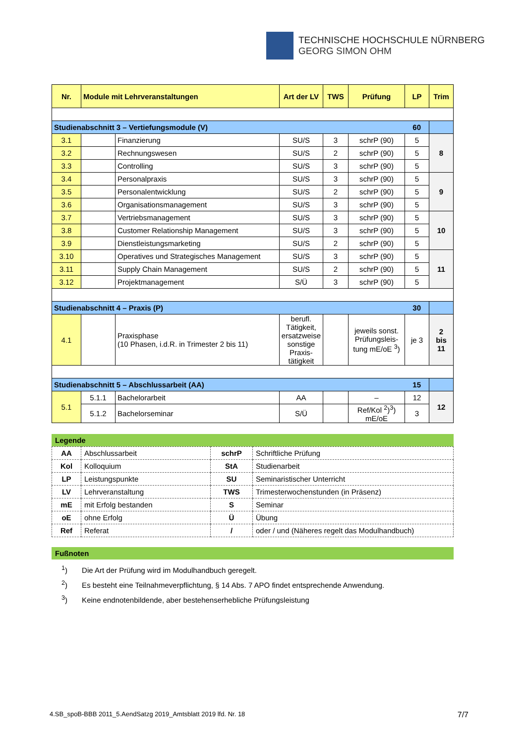TECHNISCHE HOCHSCHULE NÜRNBERG
GEORG SIMON OHM
| Nr. | Module mit Lehrveranstaltungen | | Art der LV | TWS | Prüfung | LP | Trim |
| --- | --- | --- | --- | --- | --- | --- | --- |
| Studienabschnitt 3 – Vertiefungsmodule (V) 60 | | | | | | | |
| 3.1 | | Finanzierung | SU/S | 3 | schrP (90) | 5 | 8 |
| 3.2 | | Rechnungswesen | SU/S | 2 | schrP (90) | 5 | |
| 3.3 | | Controlling | SU/S | 3 | schrP (90) | 5 | |
| 3.4 | | Personalpraxis | SU/S | 3 | schrP (90) | 5 | 9 |
| 3.5 | | Personalentwicklung | SU/S | 2 | schrP (90) | 5 | |
| 3.6 | | Organisationsmanagement | SU/S | 3 | schrP (90) | 5 | |
| 3.7 | | Vertriebsmanagement | SU/S | 3 | schrP (90) | 5 | 10 |
| 3.8 | | Customer Relationship Management | SU/S | 3 | schrP (90) | 5 | |
| 3.9 | | Dienstleistungsmarketing | SU/S | 2 | schrP (90) | 5 | |
| 3.10 | | Operatives und Strategisches Management | SU/S | 3 | schrP (90) | 5 | 11 |
| 3.11 | | Supply Chain Management | SU/S | 2 | schrP (90) | 5 | |
| 3.12 | | Projektmanagement | S/Ü | 3 | schrP (90) | 5 | |
| Studienabschnitt 4 – Praxis (P) 30 | | | | | | | |
| 4.1 | | Praxisphase (10 Phasen, i.d.R. in Trimester 2 bis 11) | berufl. Tätigkeit, ersatzweise sonstige Praxis-tätigkeit | | jeweils sonst. Prüfungsleis-tung mE/oE <sup>3</sup>) | je 3 | 2 bis 11 |
| Studienabschnitt 5 – Abschlussarbeit (AA) 15 | | | | | | | |
| 5.1 | 5.1.1 | Bachelorarbeit | AA | | – | 12 | 12 |
| | 5.1.2 | Bachelorseminar | S/Ü | | Ref/Kol <sup>2</sup>)<sup>3</sup>) mE/oE | 3 | |
Legende
| AA | Abschlussarbeit | schrP | Schriftliche Prüfung |
| Kol | Kolloquium | StA | Studienarbeit |
| LP | Leistungspunkte | SU | Seminaristischer Unterricht |
| LV | Lehrveranstaltung | TWS | Trimesterwochenstunden (in Präsenz) |
| mE | mit Erfolg bestanden | S | Seminar |
| oE | ohne Erfolg | Ü | Übung |
| Ref | Referat | / | oder / und (Näheres regelt das Modulhandbuch) |
Fußnoten
<sup>1</sup>) Die Art der Prüfung wird im Modulhandbuch geregelt.
<sup>2</sup>) Es besteht eine Teilnahmeverpflichtung, § 14 Abs. 7 APO findet entsprechende Anwendung.
<sup>3</sup>) Keine endnotenbildende, aber bestehenserhebliche Prüfungsleistung
4.SB_spoB-BBB 2011_5.AendSatzg 2019_Amtsblatt 2019 lfd. Nr. 18 7/7